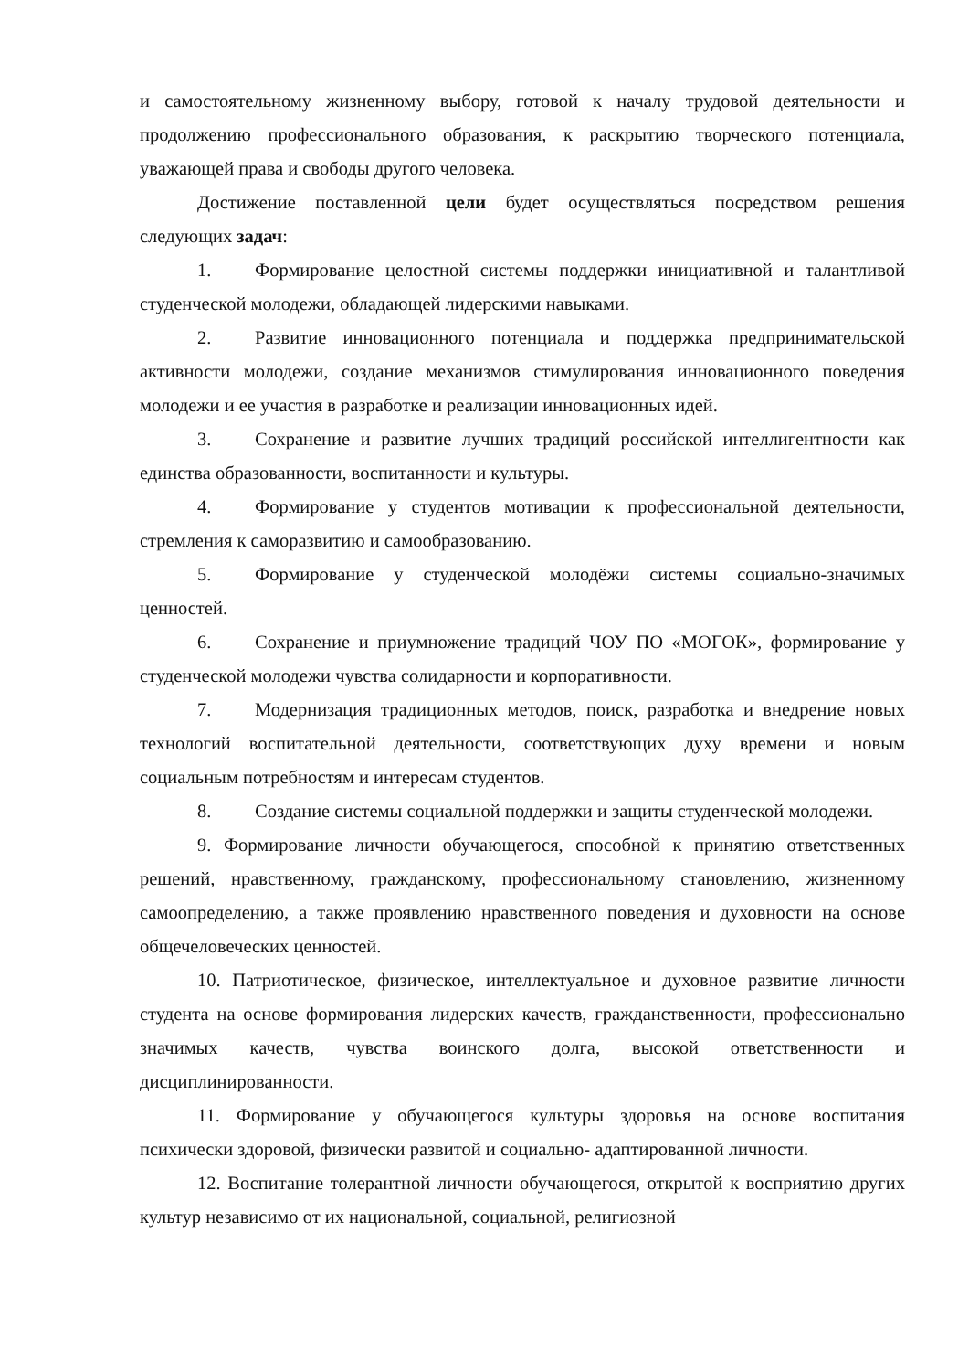и самостоятельному жизненному выбору, готовой к началу трудовой деятельности и продолжению профессионального образования, к раскрытию творческого потенциала, уважающей права и свободы другого человека.
Достижение поставленной цели будет осуществляться посредством решения следующих задач:
1. Формирование целостной системы поддержки инициативной и талантливой студенческой молодежи, обладающей лидерскими навыками.
2. Развитие инновационного потенциала и поддержка предпринимательской активности молодежи, создание механизмов стимулирования инновационного поведения молодежи и ее участия в разработке и реализации инновационных идей.
3. Сохранение и развитие лучших традиций российской интеллигентности как единства образованности, воспитанности и культуры.
4. Формирование у студентов мотивации к профессиональной деятельности, стремления к саморазвитию и самообразованию.
5. Формирование у студенческой молодёжи системы социально-значимых ценностей.
6. Сохранение и приумножение традиций ЧОУ ПО «МОГОК», формирование у студенческой молодежи чувства солидарности и корпоративности.
7. Модернизация традиционных методов, поиск, разработка и внедрение новых технологий воспитательной деятельности, соответствующих духу времени и новым социальным потребностям и интересам студентов.
8. Создание системы социальной поддержки и защиты студенческой молодежи.
9. Формирование личности обучающегося, способной к принятию ответственных решений, нравственному, гражданскому, профессиональному становлению, жизненному самоопределению, а также проявлению нравственного поведения и духовности на основе общечеловеческих ценностей.
10. Патриотическое, физическое, интеллектуальное и духовное развитие личности студента на основе формирования лидерских качеств, гражданственности, профессионально значимых качеств, чувства воинского долга, высокой ответственности и дисциплинированности.
11. Формирование у обучающегося культуры здоровья на основе воспитания психически здоровой, физически развитой и социально- адаптированной личности.
12. Воспитание толерантной личности обучающегося, открытой к восприятию других культур независимо от их национальной, социальной, религиозной